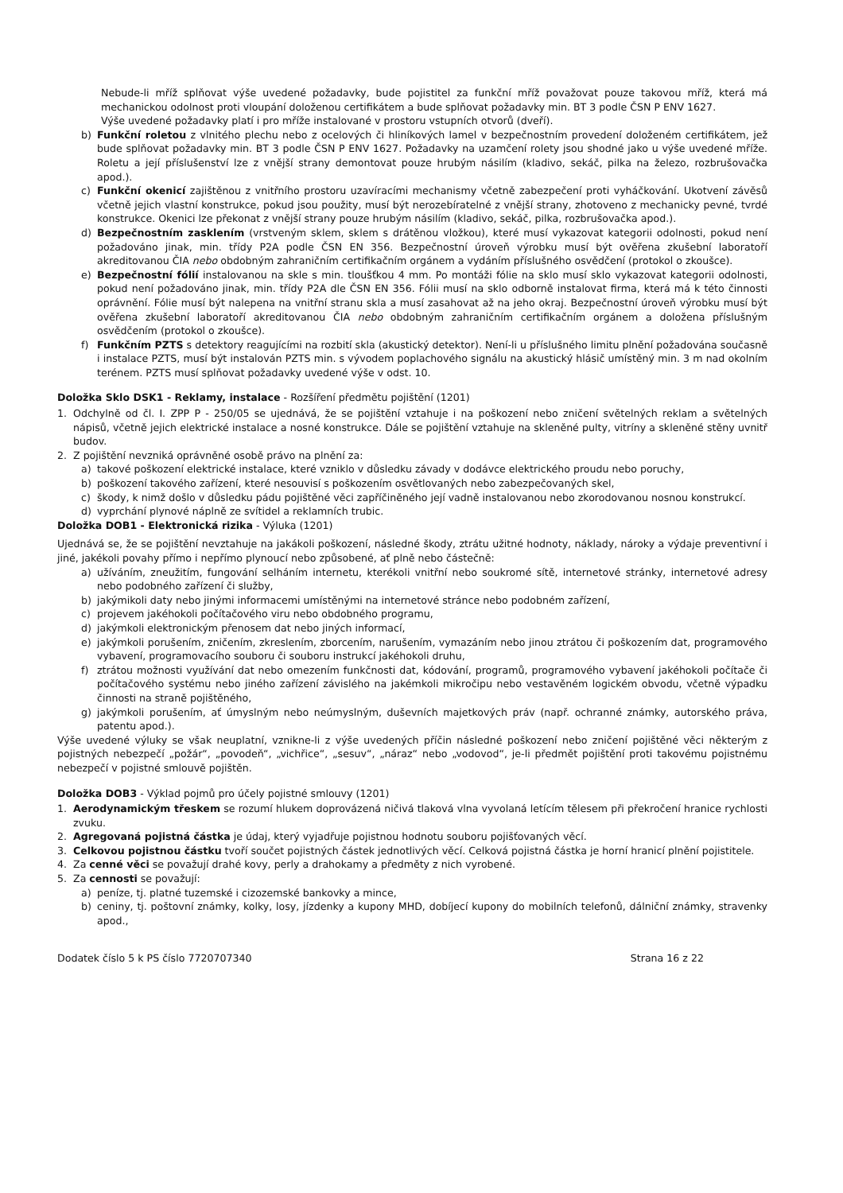Nebude-li mříž splňovat výše uvedené požadavky, bude pojistitel za funkční mříž považovat pouze takovou mříž, která má mechanickou odolnost proti vloupání doloženou certifikátem a bude splňovat požadavky min. BT 3 podle ČSN P ENV 1627.
Výše uvedené požadavky platí i pro mříže instalované v prostoru vstupních otvorů (dveří).
b) Funkční roletou z vlnitého plechu nebo z ocelových či hliníkových lamel v bezpečnostním provedení doloženém certifikátem, jež bude splňovat požadavky min. BT 3 podle ČSN P ENV 1627. Požadavky na uzamčení rolety jsou shodné jako u výše uvedené mříže. Roletu a její příslušenství lze z vnější strany demontovat pouze hrubým násilím (kladivo, sekáč, pilka na železo, rozbrušovačka apod.).
c) Funkční okenicí zajištěnou z vnitřního prostoru uzavíracími mechanismy včetně zabezpečení proti vyháčkování. Ukotvení závěsů včetně jejich vlastní konstrukce, pokud jsou použity, musí být nerozebíratelné z vnější strany, zhotoveno z mechanicky pevné, tvrdé konstrukce. Okenici lze překonat z vnější strany pouze hrubým násilím (kladivo, sekáč, pilka, rozbrušovačka apod.).
d) Bezpečnostním zasklením (vrstveným sklem, sklem s drátěnou vložkou), které musí vykazovat kategorii odolnosti, pokud není požadováno jinak, min. třídy P2A podle ČSN EN 356. Bezpečnostní úroveň výrobku musí být ověřena zkušební laboratoří akreditovanou ČIA nebo obdobným zahraničním certifikačním orgánem a vydáním příslušného osvědčení (protokol o zkoušce).
e) Bezpečnostní fólií instalovanou na skle s min. tloušťkou 4 mm. Po montáži fólie na sklo musí sklo vykazovat kategorii odolnosti, pokud není požadováno jinak, min. třídy P2A dle ČSN EN 356. Fólii musí na sklo odborně instalovat firma, která má k této činnosti oprávnění. Fólie musí být nalepena na vnitřní stranu skla a musí zasahovat až na jeho okraj. Bezpečnostní úroveň výrobku musí být ověřena zkušební laboratoří akreditovanou ČIA nebo obdobným zahraničním certifikačním orgánem a doložena příslušným osvědčením (protokol o zkoušce).
f) Funkčním PZTS s detektory reagujícími na rozbití skla (akustický detektor). Není-li u příslušného limitu plnění požadována současně i instalace PZTS, musí být instalován PZTS min. s vývodem poplachového signálu na akustický hlásič umístěný min. 3 m nad okolním terénem. PZTS musí splňovat požadavky uvedené výše v odst. 10.
Doložka Sklo DSK1 - Reklamy, instalace - Rozšíření předmětu pojištění (1201)
1. Odchylně od čl. I. ZPP P - 250/05 se ujednává, že se pojištění vztahuje i na poškození nebo zničení světelných reklam a světelných nápisů, včetně jejich elektrické instalace a nosné konstrukce. Dále se pojištění vztahuje na skleněné pulty, vitríny a skleněné stěny uvnitř budov.
2. Z pojištění nevzniká oprávněné osobě právo na plnění za:
a) takové poškození elektrické instalace, které vzniklo v důsledku závady v dodávce elektrického proudu nebo poruchy,
b) poškození takového zařízení, které nesouvisí s poškozením osvětlovaných nebo zabezpečovaných skel,
c) škody, k nimž došlo v důsledku pádu pojištěné věci zapříčiněného její vadně instalovanou nebo zkorodovanou nosnou konstrukcí.
d) vyprchání plynové náplně ze svítidel a reklamních trubic.
Doložka DOB1 - Elektronická rizika - Výluka (1201)
Ujednává se, že se pojištění nevztahuje na jakákoli poškození, následné škody, ztrátu užitné hodnoty, náklady, nároky a výdaje preventivní i jiné, jakékoli povahy přímo i nepřímo plynoucí nebo způsobené, ať plně nebo částečně:
a) užíváním, zneužitím, fungování selháním internetu, kterékoli vnitřní nebo soukromé sítě, internetové stránky, internetové adresy nebo podobného zařízení či služby,
b) jakýmikoli daty nebo jinými informacemi umístěnými na internetové stránce nebo podobném zařízení,
c) projevem jakéhokoli počítačového viru nebo obdobného programu,
d) jakýmkoli elektronickým přenosem dat nebo jiných informací,
e) jakýmkoli porušením, zničením, zkreslením, zborcením, narušením, vymazáním nebo jinou ztrátou či poškozením dat, programového vybavení, programovacího souboru či souboru instrukcí jakéhokoli druhu,
f) ztrátou možnosti využívání dat nebo omezením funkčnosti dat, kódování, programů, programového vybavení jakéhokoli počítače či počítačového systému nebo jiného zařízení závislého na jakémkoli mikročipu nebo vestavěném logickém obvodu, včetně výpadku činnosti na straně pojištěného,
g) jakýmkoli porušením, ať úmyslným nebo neúmyslným, duševních majetkových práv (např. ochranné známky, autorského práva, patentu apod.).
Výše uvedené výluky se však neuplatní, vznikne-li z výše uvedených příčin následné poškození nebo zničení pojištěné věci některým z pojistných nebezpečí „požár“, „povodeň“, „vichřice“, „sesuv“, „náraz“ nebo „vodovod“, je-li předmět pojištění proti takovému pojistnému nebezpečí v pojistné smlouvě pojištěn.
Doložka DOB3 - Výklad pojmů pro účely pojistné smlouvy (1201)
1. Aerodynamickým třeskem se rozumí hlukem doprovázená ničivá tlaková vlna vyvolaná letícím tělesem při překročení hranice rychlosti zvuku.
2. Agregovaná pojistná částka je údaj, který vyjadřuje pojistnou hodnotu souboru pojišťovaných věcí.
3. Celkovou pojistnou částku tvoří součet pojistných částek jednotlivých věcí. Celková pojistná částka je horní hranicí plnění pojistitele.
4. Za cenné věci se považují drahé kovy, perly a drahokamy a předměty z nich vyrobené.
5. Za cennosti se považují:
a) peníze, tj. platné tuzemské i cizozemské bankovky a mince,
b) ceniny, tj. poštovní známky, kolky, losy, jízdenky a kupony MHD, dobíjecí kupony do mobilních telefonů, dálniční známky, stravenky apod.,
Dodatek číslo 5 k PS číslo 7720707340 Strana 16 z 22